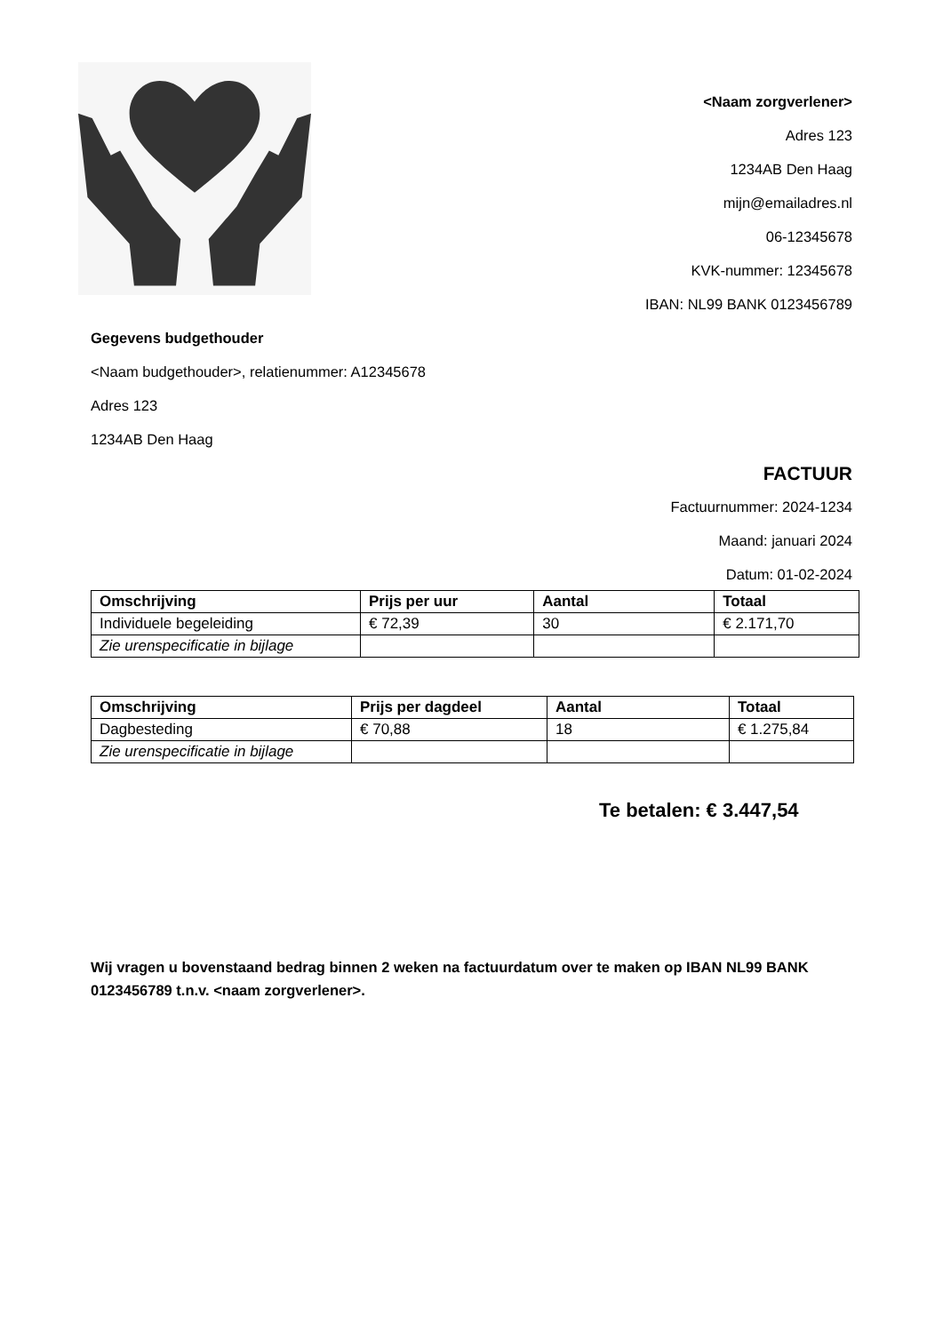<Naam zorgverlener>
Adres 123
1234AB Den Haag
mijn@emailadres.nl
06-12345678
KVK-nummer: 12345678
IBAN: NL99 BANK 0123456789
Gegevens budgethouder
<Naam budgethouder>, relatienummer: A12345678
Adres 123
1234AB Den Haag
FACTUUR
Factuurnummer: 2024-1234
Maand: januari 2024
Datum: 01-02-2024
| Omschrijving | Prijs per uur | Aantal | Totaal |
| --- | --- | --- | --- |
| Individuele begeleiding | € 72,39 | 30 | € 2.171,70 |
| Zie urenspecificatie in bijlage | | | |
| Omschrijving | Prijs per dagdeel | Aantal | Totaal |
| --- | --- | --- | --- |
| Dagbesteding | € 70,88 | 18 | € 1.275,84 |
| Zie urenspecificatie in bijlage | | | |
Te betalen: € 3.447,54
Wij vragen u bovenstaand bedrag binnen 2 weken na factuurdatum over te maken op IBAN NL99 BANK 0123456789 t.n.v. <naam zorgverlener>.